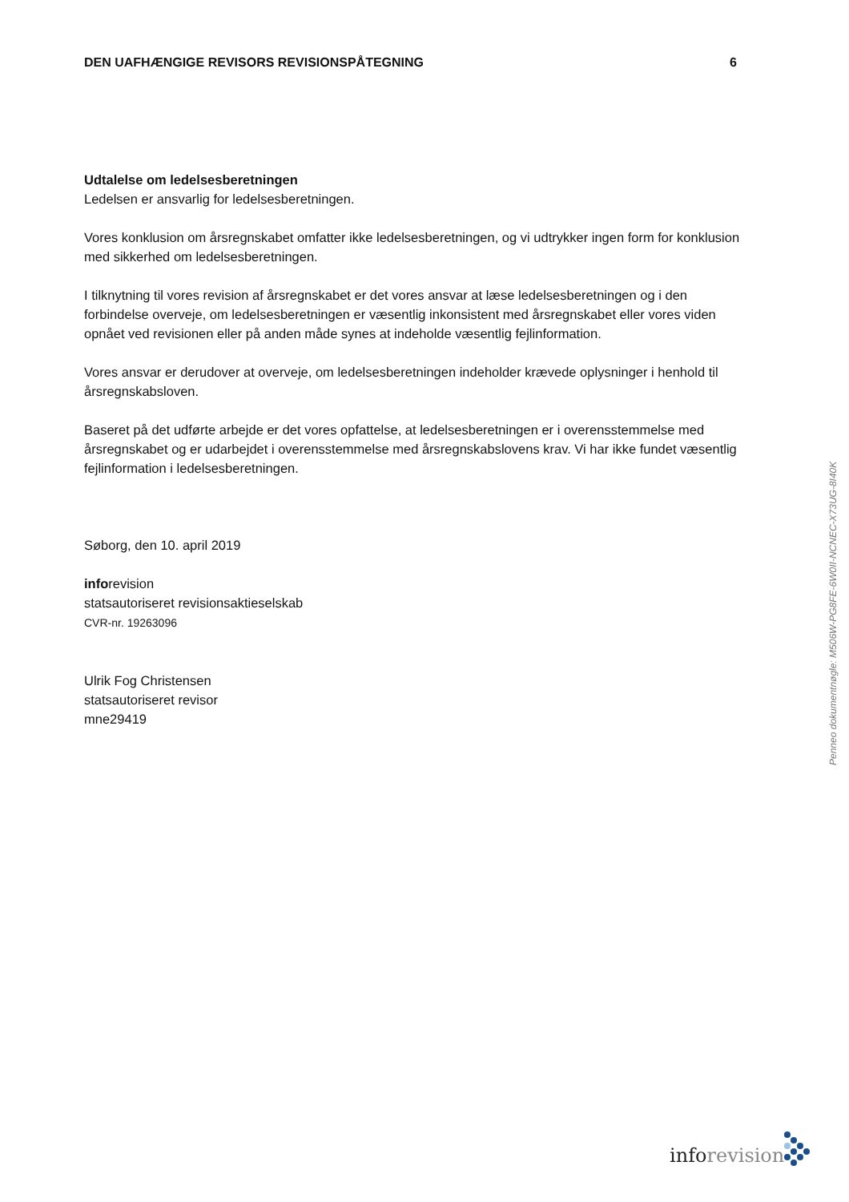DEN UAFHÆNGIGE REVISORS REVISIONSPÅTEGNING 6
Udtalelse om ledelsesberetningen
Ledelsen er ansvarlig for ledelsesberetningen.
Vores konklusion om årsregnskabet omfatter ikke ledelsesberetningen, og vi udtrykker ingen form for konklusion med sikkerhed om ledelsesberetningen.
I tilknytning til vores revision af årsregnskabet er det vores ansvar at læse ledelsesberetningen og i den forbindelse overveje, om ledelsesberetningen er væsentlig inkonsistent med årsregnskabet eller vores viden opnået ved revisionen eller på anden måde synes at indeholde væsentlig fejlinformation.
Vores ansvar er derudover at overveje, om ledelsesberetningen indeholder krævede oplysninger i henhold til årsregnskabsloven.
Baseret på det udførte arbejde er det vores opfattelse, at ledelsesberetningen er i overensstemmelse med årsregnskabet og er udarbejdet i overensstemmelse med årsregnskabslovens krav. Vi har ikke fundet væsentlig fejlinformation i ledelsesberetningen.
Søborg, den 10. april 2019
inforevision
statsautoriseret revisionsaktieselskab
CVR-nr. 19263096
Ulrik Fog Christensen
statsautoriseret revisor
mne29419
Penneo dokumentnøgle: M506W-PG8FE-6W0II-NCNEC-X73UG-8I40K
info revision